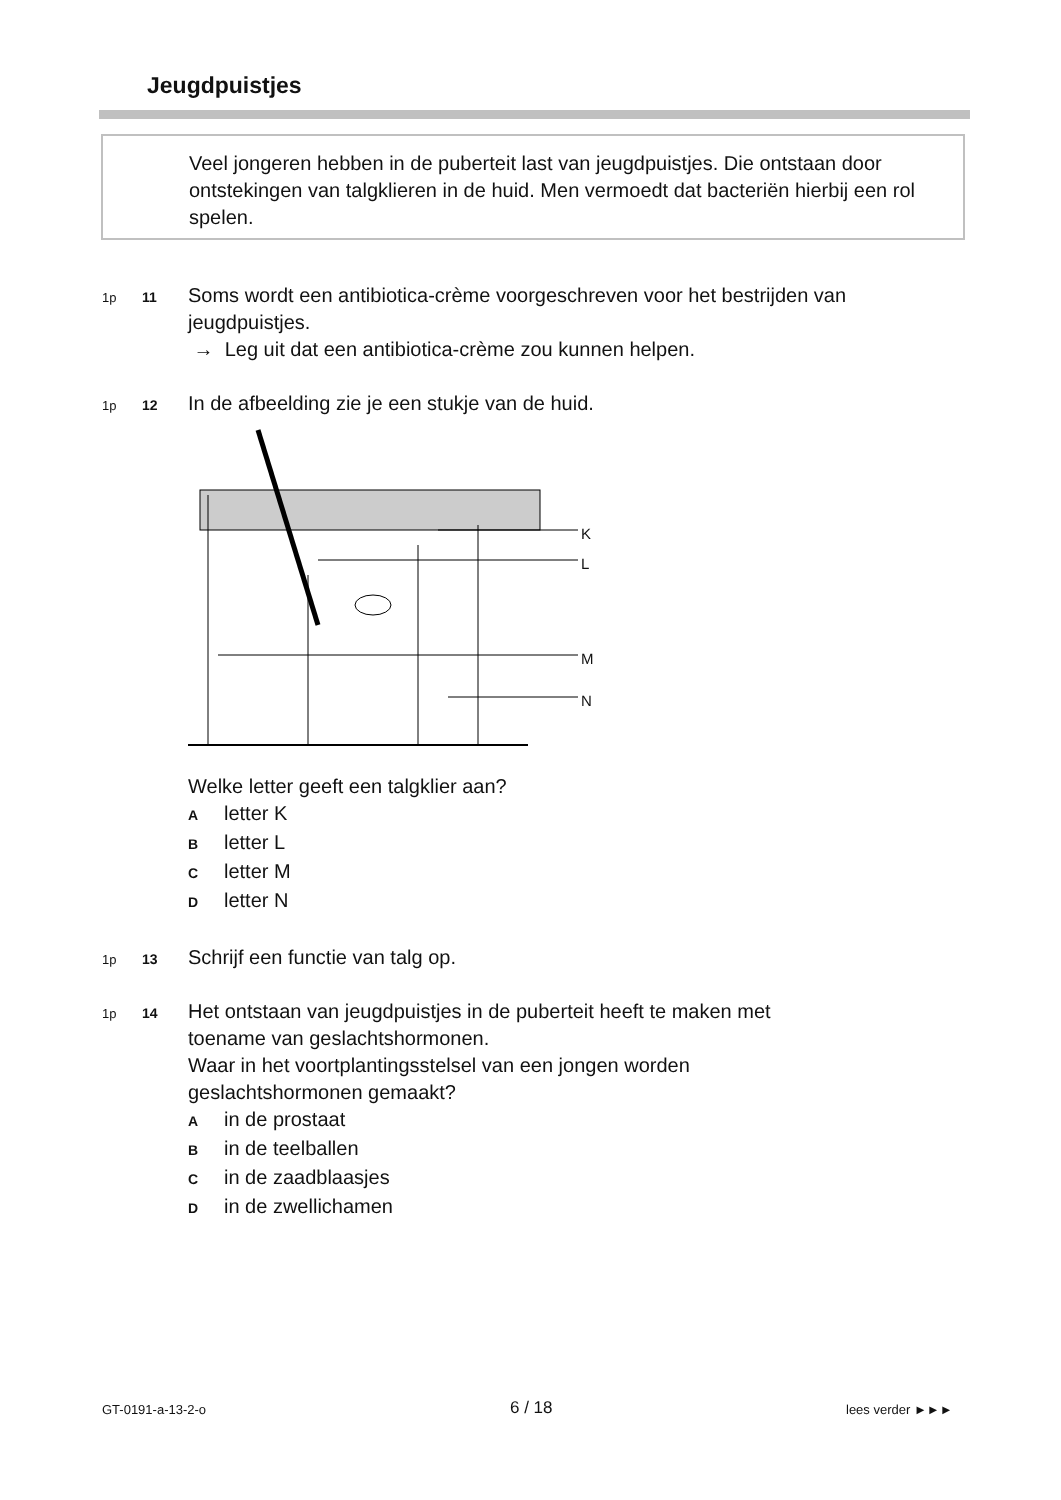Jeugdpuistjes
Veel jongeren hebben in de puberteit last van jeugdpuistjes. Die ontstaan door ontstekingen van talgklieren in de huid. Men vermoedt dat bacteriën hierbij een rol spelen.
1p 11
Soms wordt een antibiotica-crème voorgeschreven voor het bestrijden van jeugdpuistjes.
→ Leg uit dat een antibiotica-crème zou kunnen helpen.
1p 12
In de afbeelding zie je een stukje van de huid.
K
L
M
N
Welke letter geeft een talgklier aan?
Aletter K
Bletter L
Cletter M
Dletter N
1p 13 Schrijf een functie van talg op.
1p 14
Het ontstaan van jeugdpuistjes in de puberteit heeft te maken met
toename van geslachtshormonen.
Waar in het voortplantingsstelsel van een jongen worden
geslachtshormonen gemaakt?
Ain de prostaat
Bin de teelballen
Cin de zaadblaasjes
Din de zwellichamen
GT-0191-a-13-2-o 6 / 18 lees verder ►►►